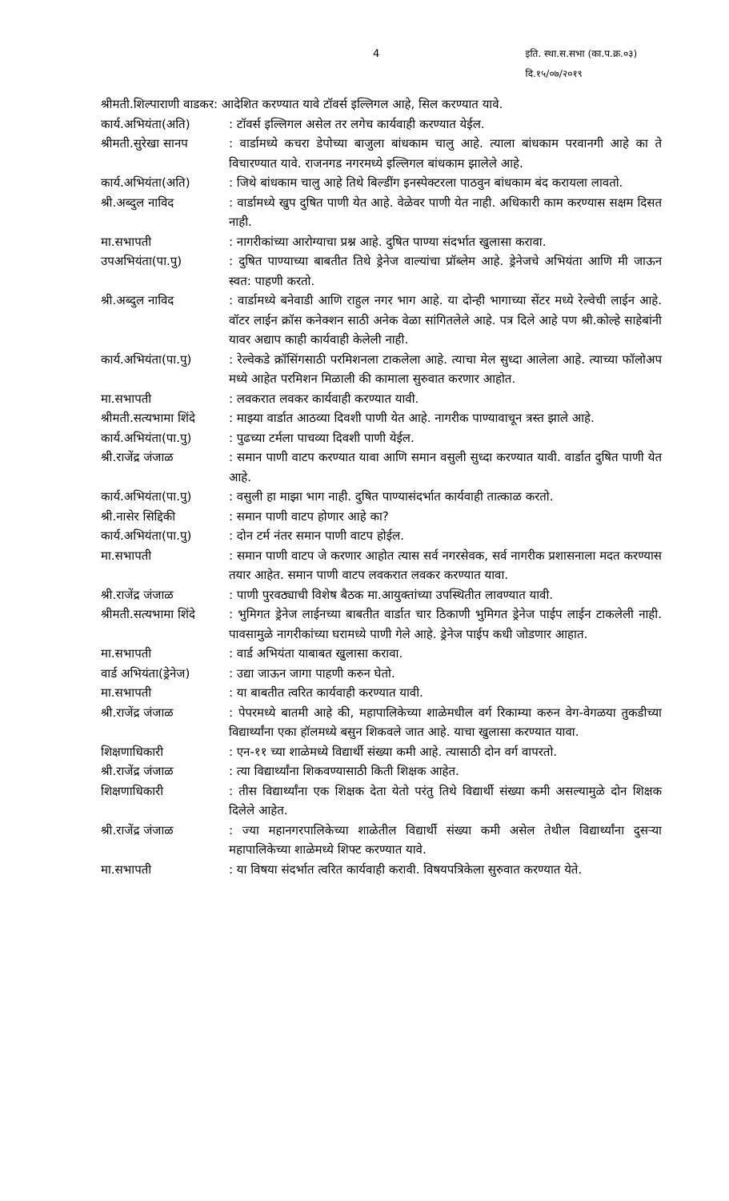4 इति. स्था.स.सभा (का.प.क्र.०३) दि.१५/०७/२०१९
श्रीमती.शिल्पाराणी वाडकर: आदेशित करण्यात यावे टॉवर्स इल्लिगल आहे, सिल करण्यात यावे.
कार्य.अभियंता(अति)
: टॉवर्स इल्लिगल असेल तर लगेच कार्यवाही करण्यात येईल.
श्रीमती.सुरेखा सानप
: वार्डामध्ये कचरा डेपोच्या बाजुला बांधकाम चालु आहे. त्याला बांधकाम परवानगी आहे का ते विचारण्यात यावे. राजनगड नगरमध्ये इल्लिगल बांधकाम झालेले आहे.
कार्य.अभियंता(अति)
: जिथे बांधकाम चालु आहे तिथे बिल्डींग इनस्पेक्टरला पाठवुन बांधकाम बंद करायला लावतो.
श्री.अब्दुल नाविद : वार्डामध्ये खुप दुषित पाणी येत आहे. वेळेवर पाणी येत नाही. अधिकारी काम करण्यास सक्षम दिसत नाही.
मा.सभापती : नागरीकांच्या आरोग्याचा प्रश्न आहे. दुषित पाण्या संदर्भात खुलासा करावा.
उपअभियंता(पा.पु) : दुषित पाण्याच्या बाबतीत तिथे ड्रेनेज वाल्यांचा प्रॉब्लेम आहे. ड्रेनेजचे अभियंता आणि मी जाऊन स्वत: पाहणी करतो.
श्री.अब्दुल नाविद : वार्डामध्ये बनेवाडी आणि राहुल नगर भाग आहे. या दोन्ही भागाच्या सेंटर मध्ये रेल्वेची लाईन आहे. वॉटर लाईन क्रॉस कनेक्शन साठी अनेक वेळा सांगितलेले आहे. पत्र दिले आहे पण श्री.कोल्हे साहेबांनी यावर अद्याप काही कार्यवाही केलेली नाही.
कार्य.अभियंता(पा.पु)
: रेल्वेकडे क्रॉसिंगसाठी परमिशनला टाकलेला आहे. त्याचा मेल सुध्दा आलेला आहे. त्याच्या फॉलोअप मध्ये आहेत परमिशन मिळाली की कामाला सुरुवात करणार आहोत.
मा.सभापती : लवकरात लवकर कार्यवाही करण्यात यावी.
श्रीमती.सत्यभामा शिंदे
: माझ्या वार्डात आठव्या दिवशी पाणी येत आहे. नागरीक पाण्यावाचून त्रस्त झाले आहे.
कार्य.अभियंता(पा.पु)
: पुढच्या टर्मला पाचव्या दिवशी पाणी येईल.
श्री.राजेंद्र जंजाळ
: समान पाणी वाटप करण्यात यावा आणि समान वसुली सुध्दा करण्यात यावी. वार्डात दुषित पाणी येत आहे.
कार्य.अभियंता(पा.पु)
: वसुली हा माझा भाग नाही. दुषित पाण्यासंदर्भात कार्यवाही तात्काळ करतो.
श्री.नासेर सिद्दिकी
: समान पाणी वाटप होणार आहे का?
कार्य.अभियंता(पा.पु)
: दोन टर्म नंतर समान पाणी वाटप होईल.
मा.सभापती : समान पाणी वाटप जे करणार आहोत त्यास सर्व नगरसेवक, सर्व नागरीक प्रशासनाला मदत करण्यास तयार आहेत. समान पाणी वाटप लवकरात लवकर करण्यात यावा.
श्री.राजेंद्र जंजाळ
: पाणी पुरवठ्याची विशेष बैठक मा.आयुक्तांच्या उपस्थितीत लावण्यात यावी.
श्रीमती.सत्यभामा शिंदे
: भुमिगत ड्रेनेज लाईनच्या बाबतीत वार्डात चार ठिकाणी भुमिगत ड्रेनेज पाईप लाईन टाकलेली नाही. पावसामुळे नागरीकांच्या घरामध्ये पाणी गेले आहे. ड्रेनेज पाईप कधी जोडणार आहात.
मा.सभापती : वार्ड अभियंता याबाबत खुलासा करावा.
वार्ड अभियंता(ड्रेनेज)
: उद्या जाऊन जागा पाहणी करुन घेतो.
मा.सभापती : या बाबतीत त्वरित कार्यवाही करण्यात यावी.
श्री.राजेंद्र जंजाळ
: पेपरमध्ये बातमी आहे की, महापालिकेच्या शाळेमधील वर्ग रिकाम्या करुन वेग-वेगळया तुकडीच्या विद्यार्थ्यांना एका हॉलमध्ये बसुन शिकवले जात आहे. याचा खुलासा करण्यात यावा.
शिक्षणाधिकारी : एन-११ च्या शाळेमध्ये विद्यार्थी संख्या कमी आहे. त्यासाठी दोन वर्ग वापरतो.
श्री.राजेंद्र जंजाळ
: त्या विद्यार्थ्यांना शिकवण्यासाठी किती शिक्षक आहेत.
शिक्षणाधिकारी : तीस विद्यार्थ्यांना एक शिक्षक देता येतो परंतु तिथे विद्यार्थी संख्या कमी असल्यामुळे दोन शिक्षक दिलेले आहेत.
श्री.राजेंद्र जंजाळ
: ज्या महानगरपालिकेच्या शाळेतील विद्यार्थी संख्या कमी असेल तेथील विद्यार्थ्यांना दुसऱ्या महापालिकेच्या शाळेमध्ये शिफ्ट करण्यात यावे.
मा.सभापती : या विषया संदर्भात त्वरित कार्यवाही करावी. विषयपत्रिकेला सुरुवात करण्यात येते.